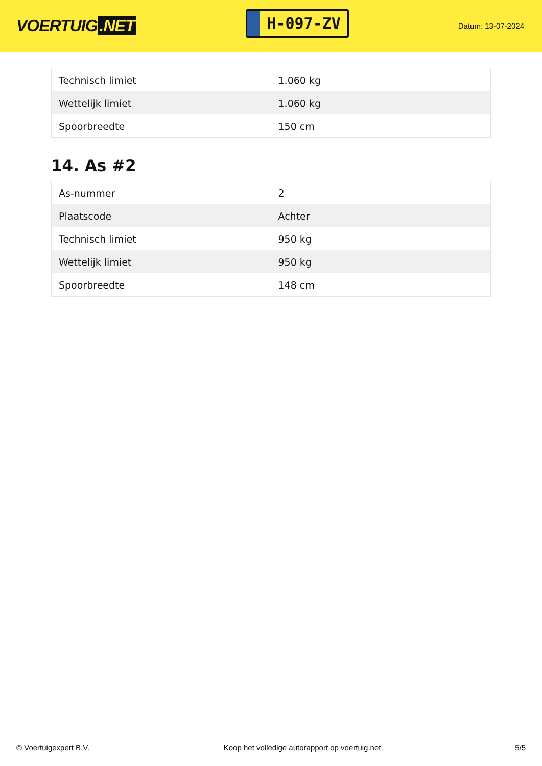VOERTUIG.NET
H-097-ZV
Datum: 13-07-2024
| Technisch limiet | 1.060 kg |
| Wettelijk limiet | 1.060 kg |
| Spoorbreedte | 150 cm |
14. As #2
| As-nummer | 2 |
| Plaatscode | Achter |
| Technisch limiet | 950 kg |
| Wettelijk limiet | 950 kg |
| Spoorbreedte | 148 cm |
© Voertuigexpert B.V. Koop het volledige autorapport op voertuig.net 5/5